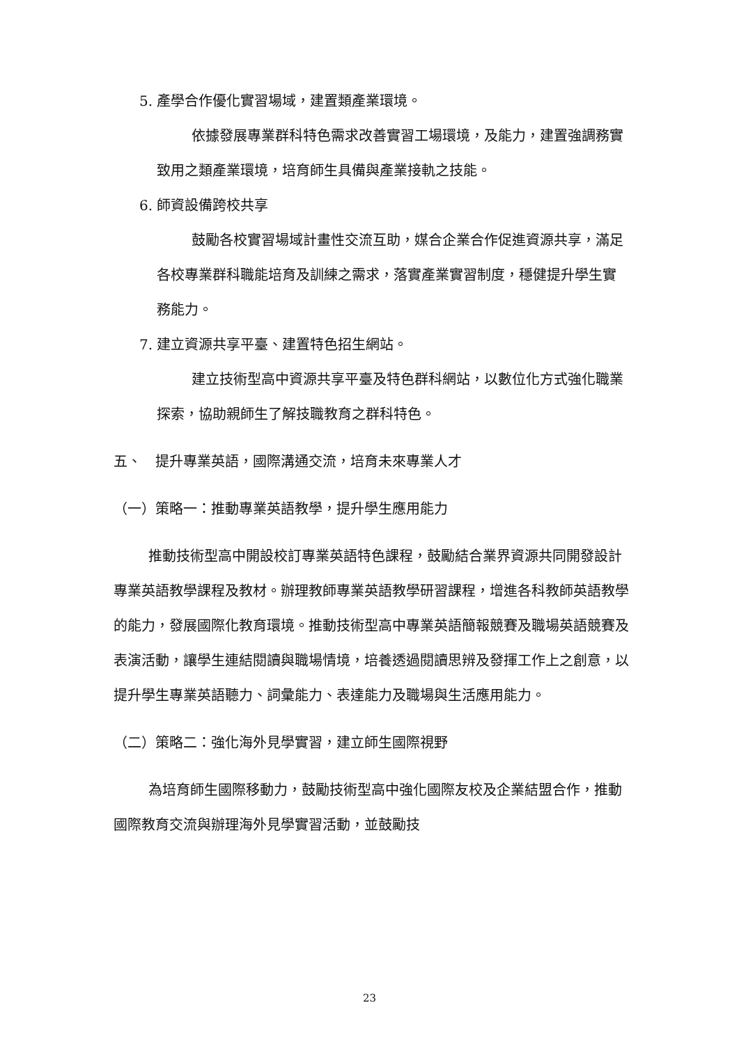5. 產學合作優化實習場域，建置類產業環境。
依據發展專業群科特色需求改善實習工場環境，及能力，建置強調務實致用之類產業環境，培育師生具備與產業接軌之技能。
6. 師資設備跨校共享
鼓勵各校實習場域計畫性交流互助，媒合企業合作促進資源共享，滿足各校專業群科職能培育及訓練之需求，落實產業實習制度，穩健提升學生實務能力。
7. 建立資源共享平臺、建置特色招生網站。
建立技術型高中資源共享平臺及特色群科網站，以數位化方式強化職業探索，協助親師生了解技職教育之群科特色。
五、　提升專業英語，國際溝通交流，培育未來專業人才
（一）策略一：推動專業英語教學，提升學生應用能力
推動技術型高中開設校訂專業英語特色課程，鼓勵結合業界資源共同開發設計專業英語教學課程及教材。辦理教師專業英語教學研習課程，增進各科教師英語教學的能力，發展國際化教育環境。推動技術型高中專業英語簡報競賽及職場英語競賽及表演活動，讓學生連結閱讀與職場情境，培養透過閱讀思辨及發揮工作上之創意，以提升學生專業英語聽力、詞彙能力、表達能力及職場與生活應用能力。
（二）策略二：強化海外見學實習，建立師生國際視野
為培育師生國際移動力，鼓勵技術型高中強化國際友校及企業結盟合作，推動國際教育交流與辦理海外見學實習活動，並鼓勵技
23